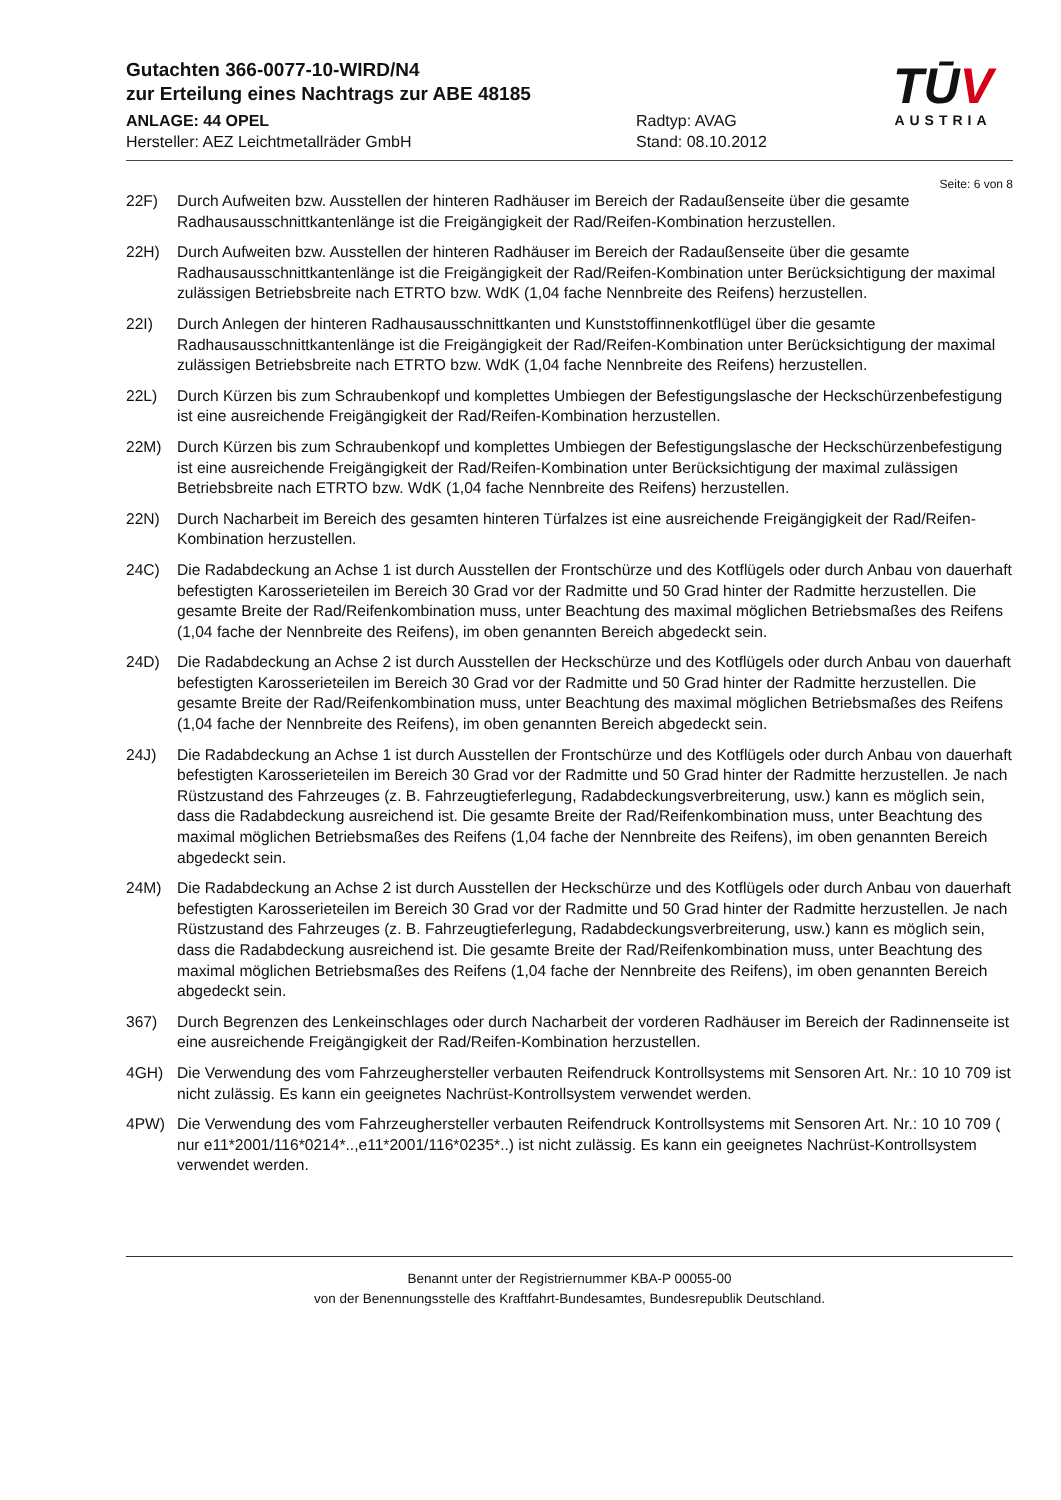Gutachten 366-0077-10-WIRD/N4
zur Erteilung eines Nachtrags zur ABE 48185
ANLAGE: 44 OPEL Radtyp: AVAG
Hersteller: AEZ Leichtmetallräder GmbH Stand: 08.10.2012
TŪV
AUSTRIA
Seite: 6 von 8
22F) Durch Aufweiten bzw. Ausstellen der hinteren Radhäuser im Bereich der Radaußenseite über die gesamte Radhausausschnittkantenlänge ist die Freigängigkeit der Rad/Reifen-Kombination herzustellen.
22H) Durch Aufweiten bzw. Ausstellen der hinteren Radhäuser im Bereich der Radaußenseite über die gesamte Radhausausschnittkantenlänge ist die Freigängigkeit der Rad/Reifen-Kombination unter Berücksichtigung der maximal zulässigen Betriebsbreite nach ETRTO bzw. WdK (1,04 fache Nennbreite des Reifens) herzustellen.
22I) Durch Anlegen der hinteren Radhausausschnittkanten und Kunststoffinnenkotflügel über die gesamte Radhausausschnittkantenlänge ist die Freigängigkeit der Rad/Reifen-Kombination unter Berücksichtigung der maximal zulässigen Betriebsbreite nach ETRTO bzw. WdK (1,04 fache Nennbreite des Reifens) herzustellen.
22L) Durch Kürzen bis zum Schraubenkopf und komplettes Umbiegen der Befestigungslasche der Heckschürzenbefestigung ist eine ausreichende Freigängigkeit der Rad/Reifen-Kombination herzustellen.
22M) Durch Kürzen bis zum Schraubenkopf und komplettes Umbiegen der Befestigungslasche der Heckschürzenbefestigung ist eine ausreichende Freigängigkeit der Rad/Reifen-Kombination unter Berücksichtigung der maximal zulässigen Betriebsbreite nach ETRTO bzw. WdK (1,04 fache Nennbreite des Reifens) herzustellen.
22N) Durch Nacharbeit im Bereich des gesamten hinteren Türfalzes ist eine ausreichende Freigängigkeit der Rad/Reifen-Kombination herzustellen.
24C) Die Radabdeckung an Achse 1 ist durch Ausstellen der Frontschürze und des Kotflügels oder durch Anbau von dauerhaft befestigten Karosserieteilen im Bereich 30 Grad vor der Radmitte und 50 Grad hinter der Radmitte herzustellen. Die gesamte Breite der Rad/Reifenkombination muss, unter Beachtung des maximal möglichen Betriebsmaßes des Reifens (1,04 fache der Nennbreite des Reifens), im oben genannten Bereich abgedeckt sein.
24D) Die Radabdeckung an Achse 2 ist durch Ausstellen der Heckschürze und des Kotflügels oder durch Anbau von dauerhaft befestigten Karosserieteilen im Bereich 30 Grad vor der Radmitte und 50 Grad hinter der Radmitte herzustellen. Die gesamte Breite der Rad/Reifenkombination muss, unter Beachtung des maximal möglichen Betriebsmaßes des Reifens (1,04 fache der Nennbreite des Reifens), im oben genannten Bereich abgedeckt sein.
24J) Die Radabdeckung an Achse 1 ist durch Ausstellen der Frontschürze und des Kotflügels oder durch Anbau von dauerhaft befestigten Karosserieteilen im Bereich 30 Grad vor der Radmitte und 50 Grad hinter der Radmitte herzustellen. Je nach Rüstzustand des Fahrzeuges (z. B. Fahrzeugtieferlegung, Radabdeckungsverbreiterung, usw.) kann es möglich sein, dass die Radabdeckung ausreichend ist. Die gesamte Breite der Rad/Reifenkombination muss, unter Beachtung des maximal möglichen Betriebsmaßes des Reifens (1,04 fache der Nennbreite des Reifens), im oben genannten Bereich abgedeckt sein.
24M) Die Radabdeckung an Achse 2 ist durch Ausstellen der Heckschürze und des Kotflügels oder durch Anbau von dauerhaft befestigten Karosserieteilen im Bereich 30 Grad vor der Radmitte und 50 Grad hinter der Radmitte herzustellen. Je nach Rüstzustand des Fahrzeuges (z. B. Fahrzeugtieferlegung, Radabdeckungsverbreiterung, usw.) kann es möglich sein, dass die Radabdeckung ausreichend ist. Die gesamte Breite der Rad/Reifenkombination muss, unter Beachtung des maximal möglichen Betriebsmaßes des Reifens (1,04 fache der Nennbreite des Reifens), im oben genannten Bereich abgedeckt sein.
367) Durch Begrenzen des Lenkeinschlages oder durch Nacharbeit der vorderen Radhäuser im Bereich der Radinnenseite ist eine ausreichende Freigängigkeit der Rad/Reifen-Kombination herzustellen.
4GH) Die Verwendung des vom Fahrzeughersteller verbauten Reifendruck Kontrollsystems mit Sensoren Art. Nr.: 10 10 709 ist nicht zulässig. Es kann ein geeignetes Nachrüst-Kontrollsystem verwendet werden.
4PW) Die Verwendung des vom Fahrzeughersteller verbauten Reifendruck Kontrollsystems mit Sensoren Art. Nr.: 10 10 709 ( nur e11*2001/116*0214*..,e11*2001/116*0235*..) ist nicht zulässig. Es kann ein geeignetes Nachrüst-Kontrollsystem verwendet werden.
Benannt unter der Registriernummer KBA-P 00055-00
von der Benennungsstelle des Kraftfahrt-Bundesamtes, Bundesrepublik Deutschland.